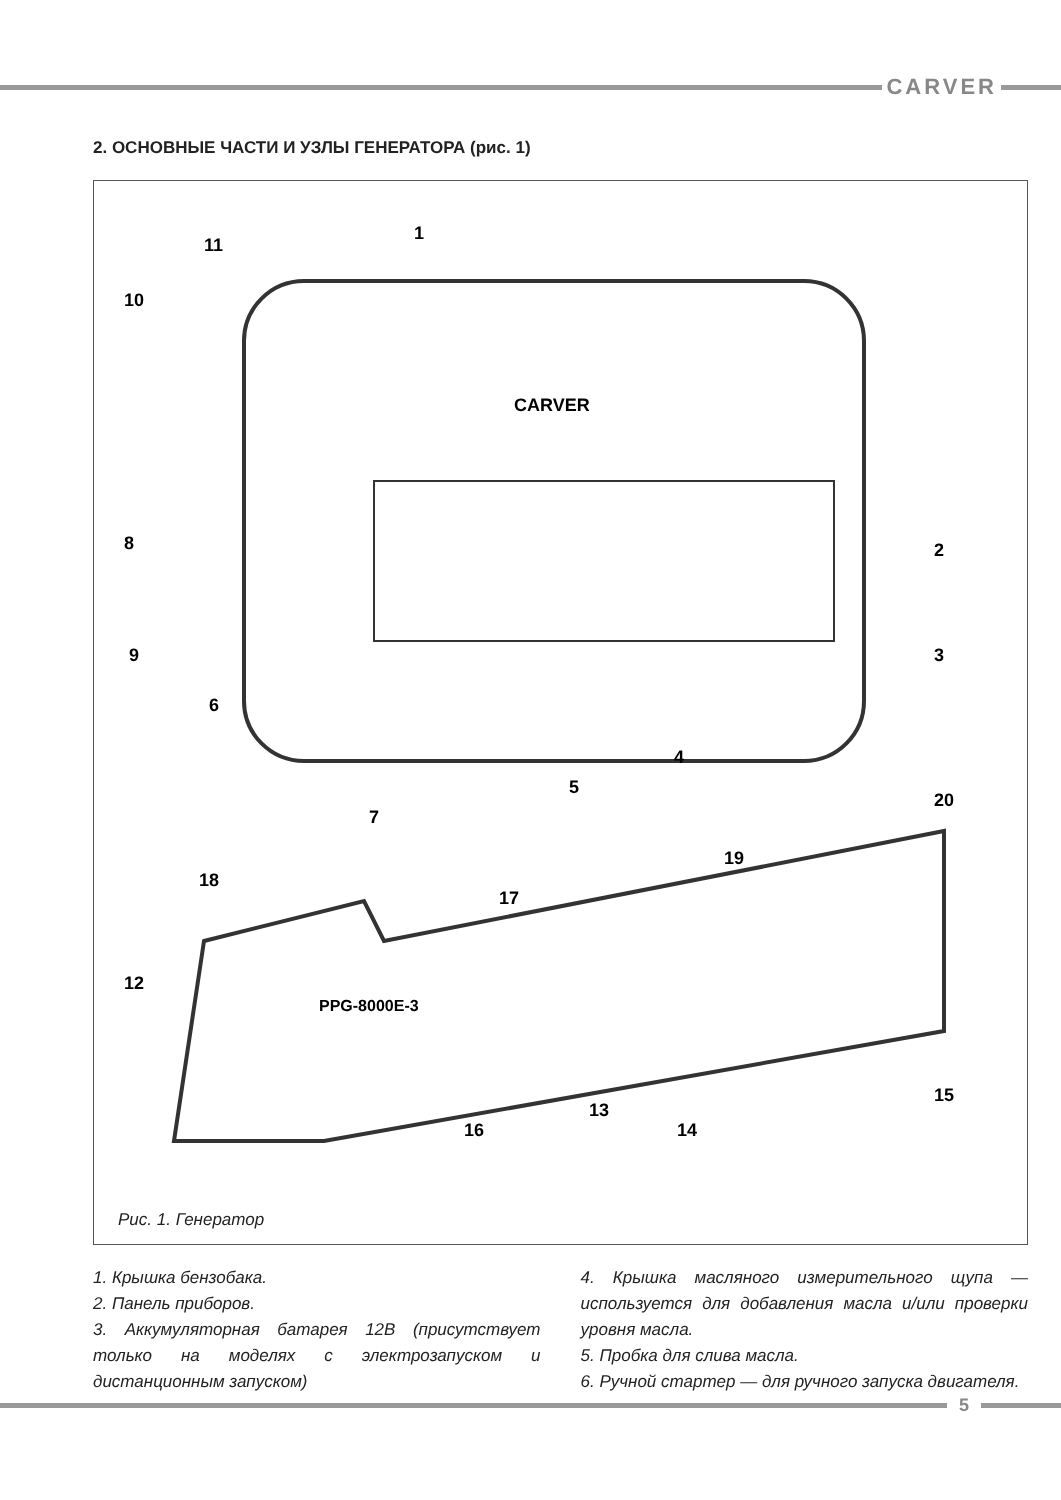CARVER
2. ОСНОВНЫЕ ЧАСТИ И УЗЛЫ ГЕНЕРАТОРА (рис. 1)
CARVER
PPG-8000E-3
1
2
3
4
5
6
7
8
9
10
11
12
13
14
15
16
17
18
19
20
Рис. 1. Генератор
1. Крышка бензобака.
2. Панель приборов.
3. Аккумуляторная батарея 12В (присутствует только на моделях с электрозапуском и дистанционным запуском)
4. Крышка масляного измерительного щупа — используется для добавления масла и/или проверки уровня масла.
5. Пробка для слива масла.
6. Ручной стартер — для ручного запуска двигателя.
5